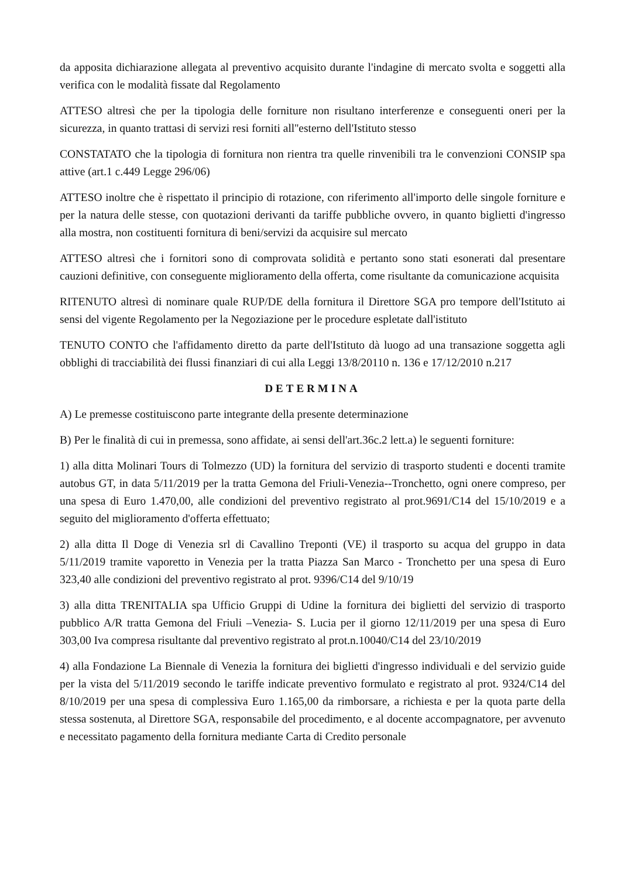da apposita dichiarazione allegata al preventivo acquisito durante l'indagine di mercato svolta e soggetti alla verifica con le modalità fissate dal Regolamento
ATTESO altresì che per la tipologia delle forniture non risultano interferenze e conseguenti oneri per la sicurezza, in quanto trattasi di servizi resi forniti all''esterno dell'Istituto stesso
CONSTATATO che la tipologia di fornitura non rientra tra quelle rinvenibili tra le convenzioni CONSIP spa attive (art.1 c.449 Legge 296/06)
ATTESO inoltre che è rispettato il principio di rotazione, con riferimento all'importo delle singole forniture e per la natura delle stesse, con quotazioni derivanti da tariffe pubbliche ovvero, in quanto biglietti d'ingresso alla mostra, non costituenti fornitura di beni/servizi da acquisire sul mercato
ATTESO altresì che i fornitori sono di comprovata solidità e pertanto sono stati esonerati dal presentare cauzioni definitive, con conseguente miglioramento della offerta, come risultante da comunicazione acquisita
RITENUTO altresì di nominare quale RUP/DE della fornitura il Direttore SGA pro tempore dell'Istituto ai sensi del vigente Regolamento per la Negoziazione per le procedure espletate dall'istituto
TENUTO CONTO che l'affidamento diretto da parte dell'Istituto dà luogo ad una transazione soggetta agli obblighi di tracciabilità dei flussi finanziari di cui alla Leggi 13/8/20110 n. 136 e 17/12/2010 n.217
DETERMINA
A) Le premesse costituiscono parte integrante della presente determinazione
B) Per le finalità di cui in premessa, sono affidate, ai sensi dell'art.36c.2 lett.a) le seguenti forniture:
1) alla ditta Molinari Tours di Tolmezzo (UD) la fornitura del servizio di trasporto studenti e docenti tramite autobus GT, in data 5/11/2019 per la tratta Gemona del Friuli-Venezia--Tronchetto, ogni onere compreso, per una spesa di Euro 1.470,00, alle condizioni del preventivo registrato al prot.9691/C14 del 15/10/2019 e a seguito del miglioramento d'offerta effettuato;
2) alla ditta Il Doge di Venezia srl di Cavallino Treponti (VE) il trasporto su acqua del gruppo in data 5/11/2019 tramite vaporetto in Venezia per la tratta Piazza San Marco - Tronchetto per una spesa di Euro 323,40 alle condizioni del preventivo registrato al prot. 9396/C14 del 9/10/19
3) alla ditta TRENITALIA spa Ufficio Gruppi di Udine la fornitura dei biglietti del servizio di trasporto pubblico A/R tratta Gemona del Friuli –Venezia- S. Lucia per il giorno 12/11/2019 per una spesa di Euro 303,00 Iva compresa risultante dal preventivo registrato al prot.n.10040/C14 del 23/10/2019
4) alla Fondazione La Biennale di Venezia la fornitura dei biglietti d'ingresso individuali e del servizio guide per la vista del 5/11/2019 secondo le tariffe indicate preventivo formulato e registrato al prot. 9324/C14 del 8/10/2019 per una spesa di complessiva Euro 1.165,00 da rimborsare, a richiesta e per la quota parte della stessa sostenuta, al Direttore SGA, responsabile del procedimento, e al docente accompagnatore, per avvenuto e necessitato pagamento della fornitura mediante Carta di Credito personale